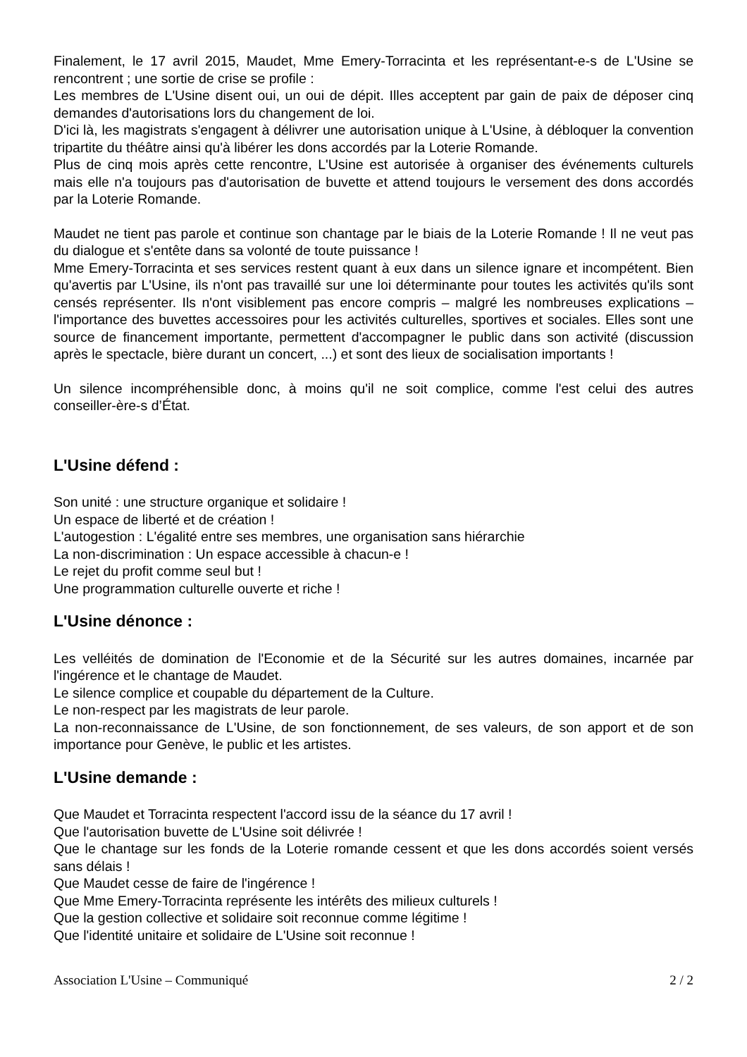Finalement, le 17 avril 2015, Maudet, Mme Emery-Torracinta et les représentant-e-s de L'Usine se rencontrent ; une sortie de crise se profile :
Les membres de L'Usine disent oui, un oui de dépit. Illes acceptent par gain de paix de déposer cinq demandes d'autorisations lors du changement de loi.
D'ici là, les magistrats s'engagent à délivrer une autorisation unique à L'Usine, à débloquer la convention tripartite du théâtre ainsi qu'à libérer les dons accordés par la Loterie Romande.
Plus de cinq mois après cette rencontre, L'Usine est autorisée à organiser des événements culturels mais elle n'a toujours pas d'autorisation de buvette et attend toujours le versement des dons accordés par la Loterie Romande.
Maudet ne tient pas parole et continue son chantage par le biais de la Loterie Romande ! Il ne veut pas du dialogue et s'entête dans sa volonté de toute puissance !
Mme Emery-Torracinta et ses services restent quant à eux dans un silence ignare et incompétent. Bien qu'avertis par L'Usine, ils n'ont pas travaillé sur une loi déterminante pour toutes les activités qu'ils sont censés représenter. Ils n'ont visiblement pas encore compris – malgré les nombreuses explications – l'importance des buvettes accessoires pour les activités culturelles, sportives et sociales. Elles sont une source de financement importante, permettent d'accompagner le public dans son activité (discussion après le spectacle, bière durant un concert, ...) et sont des lieux de socialisation importants !
Un silence incompréhensible donc, à moins qu'il ne soit complice, comme l'est celui des autres conseiller-ère-s d’État.
L'Usine défend :
Son unité : une structure organique et solidaire !
Un espace de liberté et de création !
L'autogestion : L'égalité entre ses membres, une organisation sans hiérarchie
La non-discrimination : Un espace accessible à chacun-e !
Le rejet du profit comme seul but !
Une programmation culturelle ouverte et riche !
L'Usine dénonce :
Les velléités de domination de l'Economie et de la Sécurité sur les autres domaines, incarnée par l'ingérence et le chantage de Maudet.
Le silence complice et coupable du département de la Culture.
Le non-respect par les magistrats de leur parole.
La non-reconnaissance de L'Usine, de son fonctionnement, de ses valeurs, de son apport et de son importance pour Genève, le public et les artistes.
L'Usine demande :
Que Maudet et Torracinta respectent l'accord issu de la séance du 17 avril !
Que l'autorisation buvette de L'Usine soit délivrée !
Que le chantage sur les fonds de la Loterie romande cessent et que les dons accordés soient versés sans délais !
Que Maudet cesse de faire de l'ingérence !
Que Mme Emery-Torracinta représente les intérêts des milieux culturels !
Que la gestion collective et solidaire soit reconnue comme légitime !
Que l'identité unitaire et solidaire de L'Usine soit reconnue !
Association L'Usine – Communiqué 2 / 2